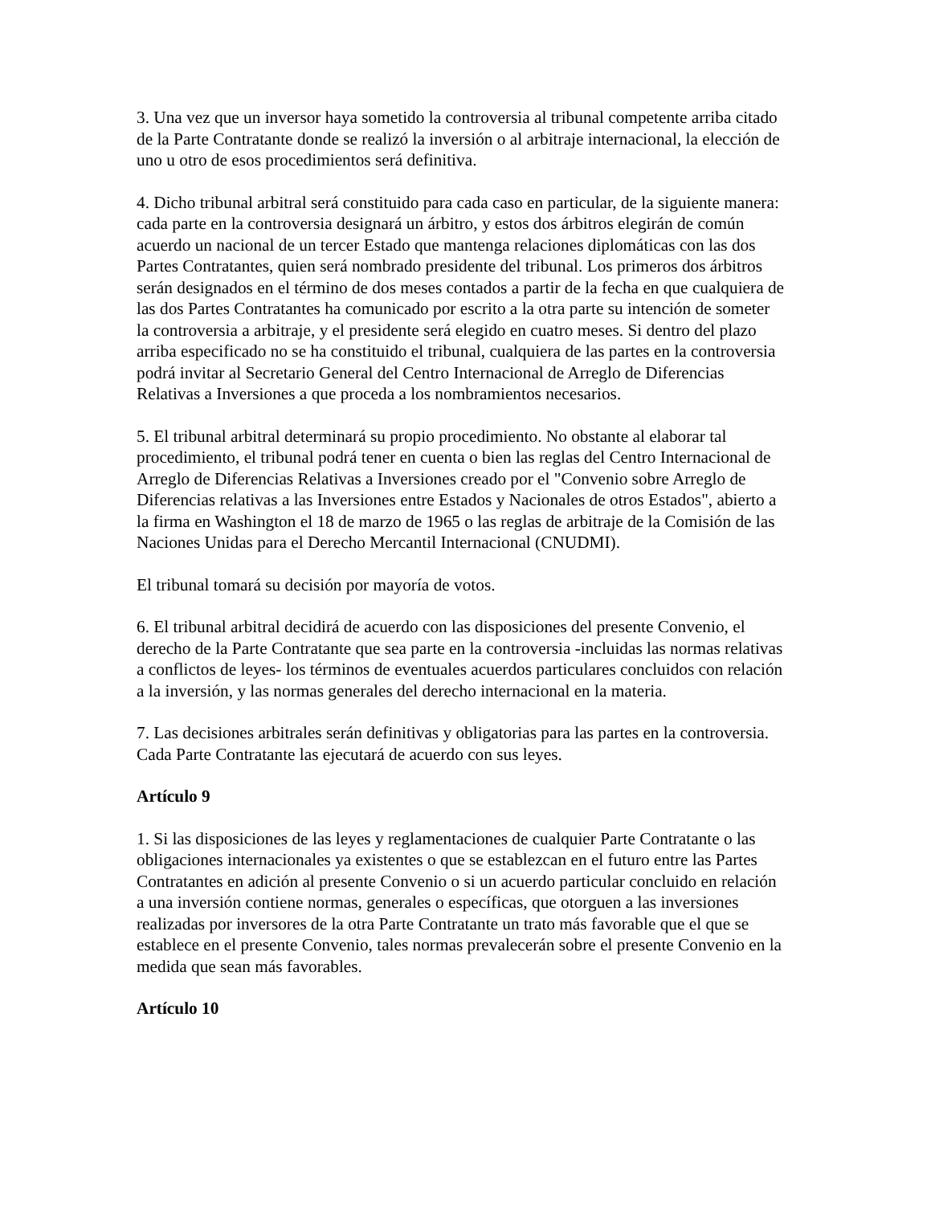3. Una vez que un inversor haya sometido la controversia al tribunal competente arriba citado de la Parte Contratante donde se realizó la inversión o al arbitraje internacional, la elección de uno u otro de esos procedimientos será definitiva.
4. Dicho tribunal arbitral será constituido para cada caso en particular, de la siguiente manera: cada parte en la controversia designará un árbitro, y estos dos árbitros elegirán de común acuerdo un nacional de un tercer Estado que mantenga relaciones diplomáticas con las dos Partes Contratantes, quien será nombrado presidente del tribunal. Los primeros dos árbitros serán designados en el término de dos meses contados a partir de la fecha en que cualquiera de las dos Partes Contratantes ha comunicado por escrito a la otra parte su intención de someter la controversia a arbitraje, y el presidente será elegido en cuatro meses. Si dentro del plazo arriba especificado no se ha constituido el tribunal, cualquiera de las partes en la controversia podrá invitar al Secretario General del Centro Internacional de Arreglo de Diferencias Relativas a Inversiones a que proceda a los nombramientos necesarios.
5. El tribunal arbitral determinará su propio procedimiento. No obstante al elaborar tal procedimiento, el tribunal podrá tener en cuenta o bien las reglas del Centro Internacional de Arreglo de Diferencias Relativas a Inversiones creado por el "Convenio sobre Arreglo de Diferencias relativas a las Inversiones entre Estados y Nacionales de otros Estados", abierto a la firma en Washington el 18 de marzo de 1965 o las reglas de arbitraje de la Comisión de las Naciones Unidas para el Derecho Mercantil Internacional (CNUDMI).
El tribunal tomará su decisión por mayoría de votos.
6. El tribunal arbitral decidirá de acuerdo con las disposiciones del presente Convenio, el derecho de la Parte Contratante que sea parte en la controversia -incluidas las normas relativas a conflictos de leyes- los términos de eventuales acuerdos particulares concluidos con relación a la inversión, y las normas generales del derecho internacional en la materia.
7. Las decisiones arbitrales serán definitivas y obligatorias para las partes en la controversia. Cada Parte Contratante las ejecutará de acuerdo con sus leyes.
Artículo 9
1. Si las disposiciones de las leyes y reglamentaciones de cualquier Parte Contratante o las obligaciones internacionales ya existentes o que se establezcan en el futuro entre las Partes Contratantes en adición al presente Convenio o si un acuerdo particular concluido en relación a una inversión contiene normas, generales o específicas, que otorguen a las inversiones realizadas por inversores de la otra Parte Contratante un trato más favorable que el que se establece en el presente Convenio, tales normas prevalecerán sobre el presente Convenio en la medida que sean más favorables.
Artículo 10